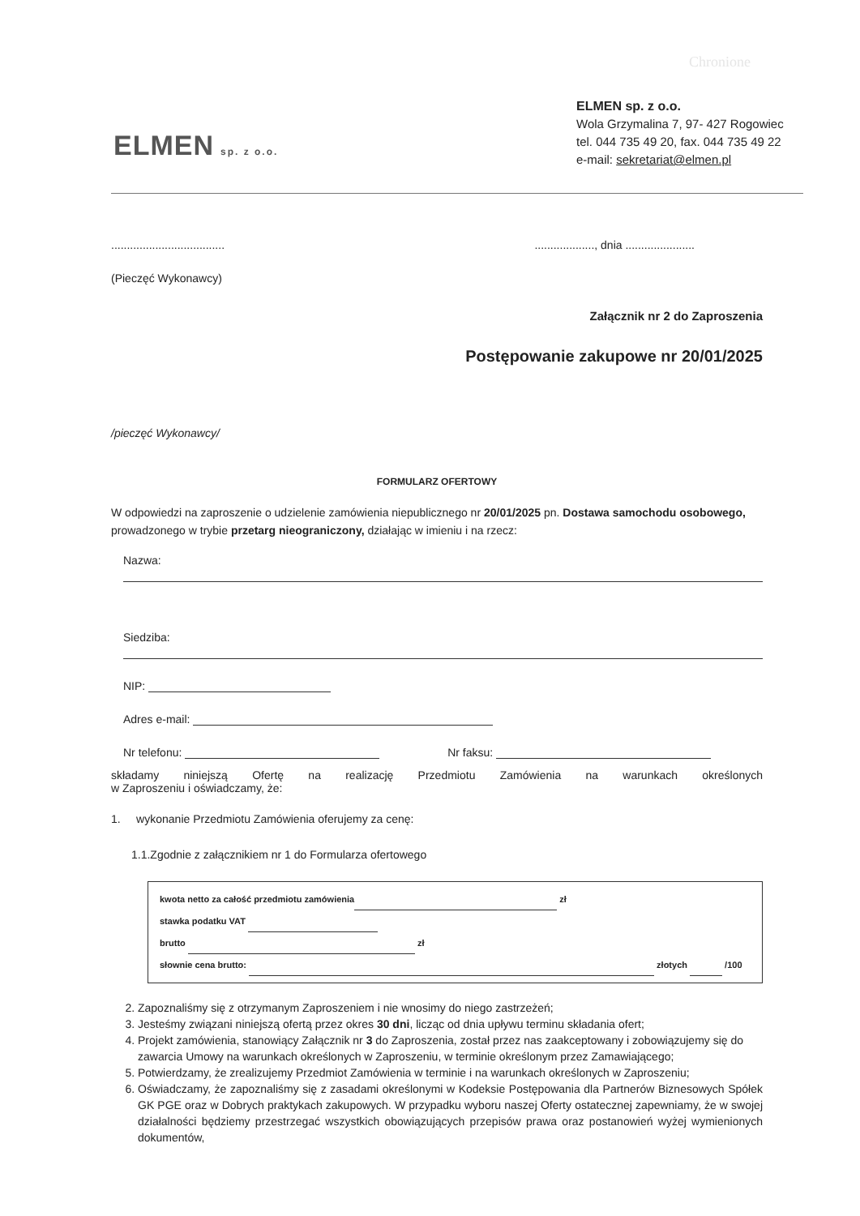Chronione
ELMEN sp. z o.o.
ELMEN sp. z o.o.
Wola Grzymalina 7, 97- 427 Rogowiec
tel. 044 735 49 20, fax. 044 735 49 22
e-mail: sekretariat@elmen.pl
......................................................., dnia ......................
(Pieczęć Wykonawcy)
Załącznik nr 2 do Zaproszenia
Postępowanie zakupowe nr 20/01/2025
/pieczęć Wykonawcy/
FORMULARZ OFERTOWY
W odpowiedzi na zaproszenie o udzielenie zamówienia niepublicznego nr 20/01/2025 pn. Dostawa samochodu osobowego, prowadzonego w trybie przetarg nieograniczony, działając w imieniu i na rzecz:
Nazwa:
Siedziba:
NIP:
Adres e-mail:
Nr telefonu: Nr faksu:
składamy niniejszą Ofertę na realizację Przedmiotu Zamówienia na warunkach określonych
w Zaproszeniu i oświadczamy, że:
1. wykonanie Przedmiotu Zamówienia oferujemy za cenę:
1.1.Zgodnie z załącznikiem nr 1 do Formularza ofertowego
kwota netto za całość przedmiotu zamówienia zł
stawka podatku VAT
brutto zł
słownie cena brutto: złotych /100
2. Zapoznaliśmy się z otrzymanym Zaproszeniem i nie wnosimy do niego zastrzeżeń;
3. Jesteśmy związani niniejszą ofertą przez okres 30 dni, licząc od dnia upływu terminu składania ofert;
4. Projekt zamówienia, stanowiący Załącznik nr 3 do Zaproszenia, został przez nas zaakceptowany i zobowiązujemy się do zawarcia Umowy na warunkach określonych w Zaproszeniu, w terminie określonym przez Zamawiającego;
5. Potwierdzamy, że zrealizujemy Przedmiot Zamówienia w terminie i na warunkach określonych w Zaproszeniu;
6. Oświadczamy, że zapoznaliśmy się z zasadami określonymi w Kodeksie Postępowania dla Partnerów Biznesowych Spółek GK PGE oraz w Dobrych praktykach zakupowych. W przypadku wyboru naszej Oferty ostatecznej zapewniamy, że w swojej działalności będziemy przestrzegać wszystkich obowiązujących przepisów prawa oraz postanowień wyżej wymienionych dokumentów,